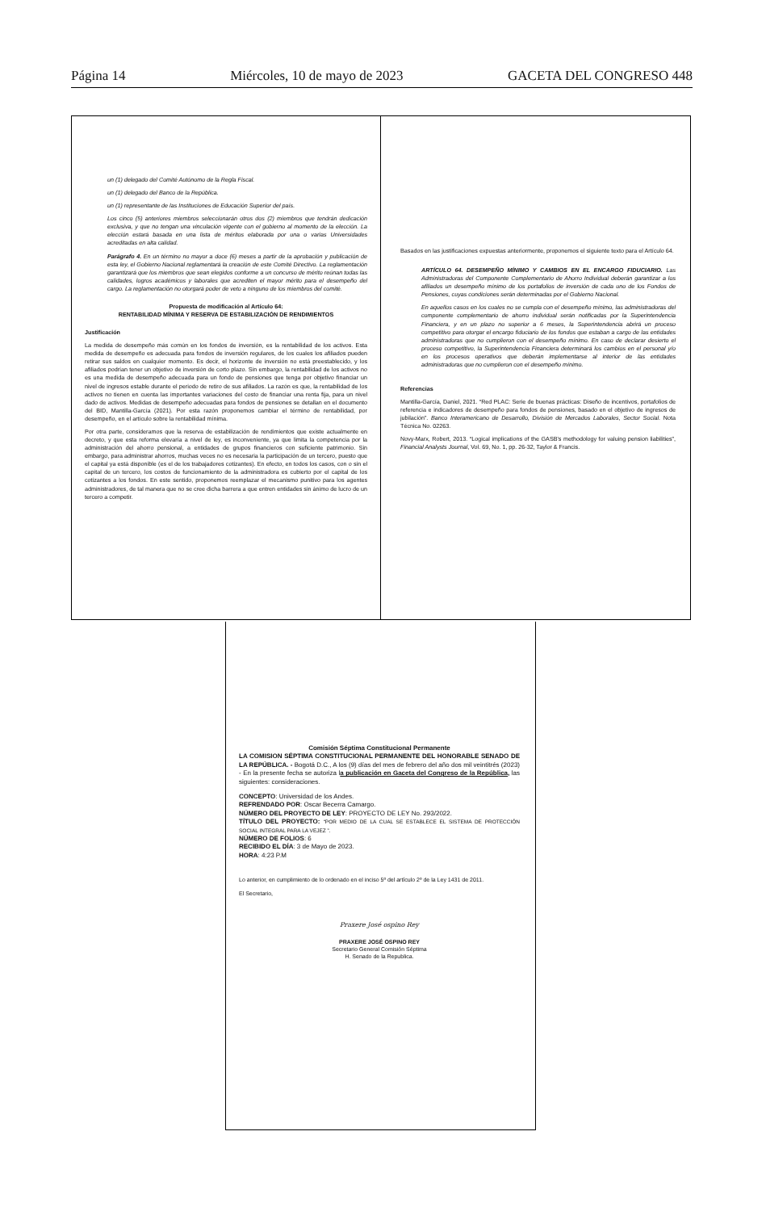Página 14 Miércoles, 10 de mayo de 2023 GACETA DEL CONGRESO 448
un (1) delegado del Comité Autónomo de la Regla Fiscal.
un (1) delegado del Banco de la República.
un (1) representante de las Instituciones de Educación Superior del país.
Los cinco (5) anteriores miembros seleccionarán otros dos (2) miembros que tendrán dedicación exclusiva, y que no tengan una vinculación vigente con el gobierno al momento de la elección. La elección estará basada en una lista de méritos elaborada por una o varias Universidades acreditadas en alta calidad.
Parágrafo 4. En un término no mayor a doce (6) meses a partir de la aprobación y publicación de esta ley, el Gobierno Nacional reglamentará la creación de este Comité Directivo. La reglamentación garantizará que los miembros que sean elegidos conforme a un concurso de mérito reúnan todas las calidades, logros académicos y laborales que acrediten el mayor mérito para el desempeño del cargo. La reglamentación no otorgará poder de veto a ninguno de los miembros del comité.
Propuesta de modificación al Artículo 64:
RENTABILIDAD MÍNIMA Y RESERVA DE ESTABILIZACIÓN DE RENDIMIENTOS
Justificación
La medida de desempeño más común en los fondos de inversión, es la rentabilidad de los activos. Esta medida de desempeño es adecuada para fondos de inversión regulares, de los cuales los afiliados pueden retirar sus saldos en cualquier momento. Es decir, el horizonte de inversión no está preestablecido, y los afiliados podrían tener un objetivo de inversión de corto plazo. Sin embargo, la rentabilidad de los activos no es una medida de desempeño adecuada para un fondo de pensiones que tenga por objetivo financiar un nivel de ingresos estable durante el periodo de retiro de sus afiliados. La razón es que, la rentabilidad de los activos no tienen en cuenta las importantes variaciones del costo de financiar una renta fija, para un nivel dado de activos. Medidas de desempeño adecuadas para fondos de pensiones se detallan en el documento del BID, Mantilla-García (2021). Por esta razón proponemos cambiar el término de rentabilidad, por desempeño, en el artículo sobre la rentabilidad mínima.
Por otra parte, consideramos que la reserva de estabilización de rendimientos que existe actualmente en decreto, y que esta reforma elevaría a nivel de ley, es inconveniente, ya que limita la competencia por la administración del ahorro pensional, a entidades de grupos financieros con suficiente patrimonio. Sin embargo, para administrar ahorros, muchas veces no es necesaria la participación de un tercero, puesto que el capital ya está disponible (es el de los trabajadores cotizantes). En efecto, en todos los casos, con o sin el capital de un tercero, los costos de funcionamiento de la administradora es cubierto por el capital de los cotizantes a los fondos. En este sentido, proponemos reemplazar el mecanismo punitivo para los agentes administradores, de tal manera que no se cree dicha barrera a que entren entidades sin ánimo de lucro de un tercero a competir.
Basados en las justificaciones expuestas anteriormente, proponemos el siguiente texto para el Artículo 64.
ARTÍCULO 64. DESEMPEÑO MÍNIMO Y CAMBIOS EN EL ENCARGO FIDUCIARIO. Las Administradoras del Componente Complementario de Ahorro Individual deberán garantizar a los afiliados un desempeño mínimo de los portafolios de inversión de cada uno de los Fondos de Pensiones, cuyas condiciones serán determinadas por el Gobierno Nacional.
En aquellos casos en los cuales no se cumpla con el desempeño mínimo, las administradoras del componente complementario de ahorro individual serán notificadas por la Superintendencia Financiera, y en un plazo no superior a 6 meses, la Superintendencia abrirá un proceso competitivo para otorgar el encargo fiduciario de los fondos que estaban a cargo de las entidades administradoras que no cumplieron con el desempeño mínimo. En caso de declarar desierto el proceso competitivo, la Superintendencia Financiera determinará los cambios en el personal y/o en los procesos operativos que deberán implementarse al interior de las entidades administradoras que no cumplieron con el desempeño mínimo.
Referencias
Mantilla-García, Daniel, 2021. “Red PLAC: Serie de buenas prácticas: Diseño de incentivos, portafolios de referencia e indicadores de desempeño para fondos de pensiones, basado en el objetivo de ingresos de jubilación”. Banco Interamericano de Desarrollo, División de Mercados Laborales, Sector Social. Nota Técnica No. 02263.
Novy-Marx, Robert, 2013. “Logical implications of the GASB's methodology for valuing pension liabilities”, Financial Analysts Journal, Vol. 69, No. 1, pp. 26-32, Taylor & Francis.
Comisión Séptima Constitucional Permanente
LA COMISION SÉPTIMA CONSTITUCIONAL PERMANENTE DEL HONORABLE SENADO DE LA REPÚBLICA. - Bogotá D.C., A los (9) días del mes de febrero del año dos mil veintitrés (2023) - En la presente fecha se autoriza la publicación en Gaceta del Congreso de la República, las siguientes: consideraciones.
CONCEPTO: Universidad de los Andes.
REFRENDADO POR: Oscar Becerra Camargo.
NÚMERO DEL PROYECTO DE LEY: PROYECTO DE LEY No. 293/2022.
TÍTULO DEL PROYECTO: “POR MEDIO DE LA CUAL SE ESTABLECE EL SISTEMA DE PROTECCIÓN SOCIAL INTEGRAL PARA LA VEJEZ ”.
NÚMERO DE FOLIOS: 6
RECIBIDO EL DÍA: 3 de Mayo de 2023.
HORA: 4:23 P.M
Lo anterior, en cumplimiento de lo ordenado en el inciso 5º del artículo 2º de la Ley 1431 de 2011.
El Secretario,
Praxere José ospino Rey
PRAXERE JOSÉ OSPINO REY
Secretario General Comisión Séptima
H. Senado de la Republica.